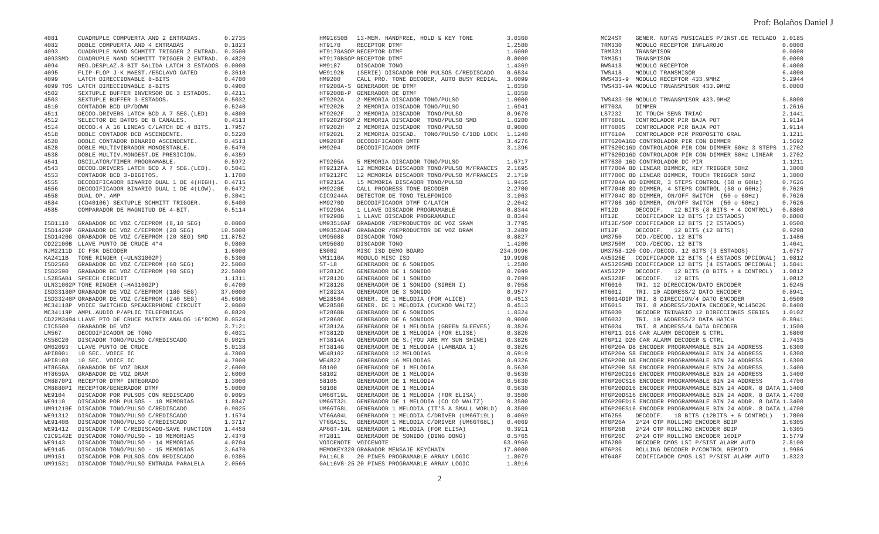Prof: Bolaños Daniel J
| 4081 | CUADRUPLE COMPUERTA AND 2 ENTRADAS. | 0.2735 |
| 4082 | DOBLE COMPUERTA AND 4 ENTRADAS | 0.1823 |
| 4093 | CUADRUPLE NAND SCHMITT TRIGGER 2 ENTRAD. | 0.3500 |
| 4093SMD | CUADRUPLE NAND SCHMITT TRIGGER 2 ENTRAD. | 0.4820 |
| 4094 | REG.DESPLAZ.8-BIT SALIDA LATCH 3 ESTADOS | 0.0000 |
| 4095 | FLIP-FLOP J-K MAEST./ESCLAVO GATED | 0.3610 |
| 4099 | LATCH DIRECCIONABLE 8-BITS | 0.4700 |
| 4099 TOS | LATCH DIRECCIONABLE 8-BITS | 0.4900 |
| 4502 | SEXTUPLE BUFFER INVERSOR DE 3 ESTADOS. | 0.4211 |
| 4503 | SEXTUPLE BUFFER 3-ESTADOS. | 0.5032 |
| 4510 | CONTADOR BCD UP/DOWN | 0.5240 |
| 4511 | DECOD.DRIVERS LATCH BCD A 7 SEG.(LED) | 0.4800 |
| 4512 | SELECTOR DE DATOS DE 8 CANALES. | 0.4513 |
| 4514 | DECOD.4 A 16 LINEAS C/LATCH DE 4 BITS. | 1.7957 |
| 4518 | DOBLE CONTADOR BCD ASCENDENTE. | 0.5220 |
| 4520 | DOBLE CONTADOR BINARIO ASCENDENTE. | 0.4513 |
| 4528 | DOBLE MULTIVIBRADOR MONOESTABLE. | 0.5470 |
| 4538 | DOBLE MULTIV.MONOEST.DE PRESICION. | 0.4359 |
| 4541 | OSCILATOR/TIMER PROGRAMABLE. | 0.5972 |
| 4543 | DECOD.DRIVERS LATCH BCD A 7 SEG.(LCD). | 0.5041 |
| 4553 | CONTADOR BCD 3-DIGITOS. | 1.1700 |
| 4555 | DECODIFICADOR BINARIO DUAL 1 DE 4(HIGH). | 0.4715 |
| 4556 | DECODIFICADOR BINARIO DUAL 1 DE 4(LOW). | 0.6472 |
| 4558 | DUAL OP. AMP | 0.3041 |
| 4584 | (CD40106) SEXTUPLE SCHMITT TRIGGER. | 0.5400 |
| 4585 | COMPARADOR DE MAGNITUD DE 4-BIT. | 0.5114 |
| ISD1110 | GRABADOR DE VOZ C/EEPROM (8,10 SEG) | 0.0000 |
| ISD1420P | GRABADOR DE VOZ C/EEPROM (20 SEG) | 10.5000 |
| ISD1420G | GRABADOR DE VOZ C/EEPROM (20 SEG) SMD | 11.8752 |
| CD22100B | LLAVE PUNTO DE CRUCE 4*4 | 0.9800 |
| NJM2211D | IC FSK DECODER | 1.6000 |
| KA2411B | TONE RINGER (=ULN31002P) | 0.5300 |
| ISD2560 | GRABADOR DE VOZ C/EEPROM (60 SEG) | 22.5000 |
| ISD2590 | GRABADOR DE VOZ C/EEPROM (90 SEG) | 22.5000 |
| LS285AB1 | SPEECH CIRCUIT | 1.1311 |
| ULN31002P | TONE RINGER (=HA31002P) | 0.4700 |
| ISD33180P | GRABADOR DE VOZ C/EEPROM (180 SEG) | 37.0000 |
| ISD33240P | GRABADOR DE VOZ C/EEPROM (240 SEG) | 45.6660 |
| MC34118P | VOICE SWITCHED SPEAKERPHONE CIRCUIT | 2.9000 |
| MC34119P | AMPL.AUDIO P/APLIC TELEFONICAS | 0.8820 |
| CD22M3494 | LLAVE PTO DE CRUCE MATRIX ANALOG 16*8CMO | 8.0524 |
| CIC5500 | GRABADOR DE VOZ | 3.7121 |
| LM567 | DECODIFICADOR DE TONO | 0.4031 |
| KS58C20 | DISCADOR TONO/PULSO C/REDISCADO | 0.9025 |
| GM62093 | LLAVE PUNTO DE CRUCE | 5.0138 |
| API8001 | 10 SEC. VOICE IC | 4.7000 |
| API8108 | 10 SEC. VOICE IC | 4.7000 |
| HT8658A | GRABADOR DE VOZ DRAM | 2.6000 |
| HT8659A | GRABADOR DE VOZ DRAM | 2.6000 |
| CM8870PI | RECEPTOR DTMF INTEGRADO | 1.3000 |
| CM8880PI | RECEPTOR/GENERADOR DTMF | 5.0000 |
| WE9104 | DISCADOR POR PULSOS CON REDISCADO | 0.9095 |
| WE9110 | DISCADOR POR PULSOS - 10 MEMORIAS | 1.8847 |
| UM91210E | DISCADOR TONO/PULSO C/REDISCADO | 0.9025 |
| WE91312 | DISCADOR TONO/PULSO C/REDISCADO | 1.1574 |
| WE9140B | DISCADOR TONO/PULSO C/REDISCADO | 1.3717 |
| WE91412 | DISCADOR T/P C/REDISCADO-SAVE FUNCTION | 1.4458 |
| CIC9142E | DISCADOR TONO/PULSO - 10 MEMORIAS | 2.4378 |
| WE9143 | DISCADOR TONO/PULSO - 14 MEMORIAS | 4.0704 |
| WE9145 | DISCADOR TONO/PULSO - 15 MEMORIAS | 3.6470 |
| UM9151 | DISCADOR POR PULSOS CON REDISCADO | 0.9386 |
| UM91531 | DISCADOR TONO/PULSO ENTRADA PARALELA | 2.0566 |
| HM91650B | 13-MEM. HANDFREE, HOLD & KEY TONE | 3.0360 |
| HT9170 | RECEPTOR DTMF | 1.2500 |
| HT9170ASOP | RECEPTOR DTMF | 1.6000 |
| HT9170BSOP | RECEPTOR DTMF | 0.0000 |
| HM9187 | DISCADOR TONO | 1.4369 |
| WE9192B | (SERIE) DISCADOR POR PULSOS C/REDISCADO | 0.6534 |
| HM9200 | CALL PRO. TONE DECODER, AUTO BUSY REDIAL | 3.6099 |
| HT9200A-S | GENERADOR DE DTMF | 1.0350 |
| HT9200B-P | GENERADOR DE DTMF | 1.0350 |
| HT9202A | 2-MEMORIA DISCADOR TONO/PULSO | 1.0000 |
| HT9202B | 2 MEMORIA DISCADOR TONO/PULSO | 1.6941 |
| HT9202F | 2 MEMORIA DISCADOR TONO/PULSO | 0.9670 |
| HT9202FSOP | 2 MEMORIA DISCADOR TONO/PULSO SMD | 1.0200 |
| HT9202H | 2 MEMORIA DISCADOR TONO/PULSO | 0.9000 |
| HT9202L | 2 MEMORIA DISCAD. TONO/PULSO C/IDD LOCK | 1.1240 |
| UM9203F | DECODIFICADOR DMTF | 3.4276 |
| HM9204 | DECODIFICADOR DMTF | 3.1396 |
| HT9205A | 5 MEMORIA DISCADOR TONO/PULSO | 1.6717 |
| HT9212FA | 12 MEMORIA DISCADOR TONO/PULSO M/FRANCES | 2.1695 |
| HT9212FC | 12 MEMORIA DISCADOR TONO/PULSO M/FRANCES | 2.1719 |
| HT9215A | 15 MEMORIA DISCADOR TONO/PULSO | 1.9455 |
| HM9220E | CALL PROGRESS TONE DECODER | 2.2700 |
| CIC9244A | DETECTOR DE TONO TELEFONICO | 3.1063 |
| HM9270D | DECODIFICADOR DTMF C/LATCH | 2.2042 |
| HT9290A | 1 LLAVE DISCADOR PROGRAMABLE | 0.8344 |
| HT9290B | 1 LLAVE DISCADOR PROGRAMABLE | 0.8344 |
| UM93510AF | GRABADOR /REPRODUCTOR DE VOZ SRAM | 3.7795 |
| UM93520AF | GRABADOR /REPRODUCTOR DE VOZ DRAM | 3.2489 |
| UM95088 | DISCADOR TONO | 0.8827 |
| UM95089 | DISCADOR TONO | 1.4200 |
| ES002 | MISC ISD DEMO BOARD | 234.9996 |
| VM1110A | MODULO MISC ISD | 19.9998 |
| ST-18 | GENERADOR DE 6 SONIDOS | 1.2580 |
| HT2812C | GENERADOR DE 1 SONIDO | 0.7099 |
| HT2812D | GENERADOR DE 1 SONIDO | 0.7099 |
| HT2812G | GENERADOR DE 1 SONIDO (SIREN I) | 0.7058 |
| HT2823A | GENERADOR DE 3 SONIDO | 0.9577 |
| WE28504 | GENER. DE 1 MELODIA (FOR ALICE) | 0.4513 |
| WE28508 | GENER. DE 1 MELODIA (CUCKOO WALTZ) | 0.4513 |
| HT2860B | GENERADOR DE 6 SONIDOS | 1.0324 |
| HT2860C | GENERADOR DE 6 SONIDOS | 0.9000 |
| HT3812A | GENERADOR DE 1 MELODIA (GREEN SLEEVES) | 0.3826 |
| HT3812D | GENERADOR DE 1 MELODIA (FOR ELISE) | 0.3826 |
| HT3814A | GENERADOR DE S.(YOU ARE MY SUN SHINE) | 0.3826 |
| HT3814G | GENERADOR DE 1 MELODIA (LAMBADA 1) | 0.3826 |
| WE48102 | GENERADOR 12 MELODIAS | 0.6919 |
| WE4822 | GENERADOR 16 MELODIAS | 0.9326 |
| 58100 | GENERADOR DE 1 MELODIA | 0.5630 |
| 58102 | GENERADOR DE 1 MELODIA | 0.5630 |
| 58105 | GENERADOR DE 1 MELODIA | 0.5630 |
| 58108 | GENERADOR DE 1 MELODIA | 0.5630 |
| UM66T19L | GENERADOR DE 1 MELODIA (FOR ELISA) | 0.3500 |
| UM66T32L | GENERADOR DE 1 MELODIA (CO CO WALTZ) | 0.3500 |
| UM66T68L | GENERADOR 1 MELODIA (IT'S A SMALL WORLD) | 0.3500 |
| VT66A04L | GENERADOR 1 MELODIA C/DRIVER (UM66T19L) | 0.4069 |
| VT66A15L | GENERADOR 1 MELODIA C/DRIVER (UM66T68L) | 0.4069 |
| AP66T-19L | GENERADOR 1 MELODIA (FOR ELISA) | 0.3911 |
| HT2811 | GENERADOR DE SONIDO (DING DONG) | 0.5765 |
| VOICENOTE | VOICENOTE | 63.9960 |
| MEMOKEY320 | GRABADOR MENSAJE KEYCHAIN | 17.0000 |
| PAL16L8 | 20 PINES PROGRAMABLE ARRAY LOGIC | 1.8079 |
| GAL16V8-25 | 20 PINES PROGRAMABLE ARRAY LOGIC | 1.8916 |
| MC24ST | GENER. NOTAS MUSICALES P/INST.DE TECLADO | 2.0185 |
| TRM330 | MODULO RECEPTOR INFLAROJO | 0.0000 |
| TRM331 | TRANSMISOR | 0.0000 |
| TRM351 | TRANSMISOR | 0.0000 |
| RWS418 | MODULO RECEPTOR | 6.4000 |
| TWS418 | MODULO TRANSMISOR | 6.4000 |
| RWS433-9 | MODULO RECEPTOR 433.9MHZ | 5.2944 |
| TWS433-9A | MODULO TRNANSMISOR 433.9MHZ | 6.0000 |
| TWS433-9B | MODULO TRNANSMISOR 433.9MHZ | 5.8000 |
| HT703A | DIMMER | 1.2616 |
| LS7232 | IC TOUCH SENS TRIAC | 2.1441 |
| HT7606L | CONTROLADOR PIR BAJA POT | 1.9114 |
| HT7606S | CONTROLADOR PIR BAJA POT | 1.9114 |
| HT7610A | CONTROLADOR PIR PROPOSITO GRAL | 1.1211 |
| HT7620A16D CONTROLADOR PIR CON DIMMER | | 1.5692 |
| HT7620C16D CONTROLADOR PIR CON DIMMER 50Hz 3 STEPS | | 1.2702 |
| HT7620D16D CONTROLADOR PIR CON DIMMER 50Hz LINEAR | | 1.2702 |
| HT7630 16D CONTROLADOR DC PIR | | 1.1211 |
| HT7700A 8D LINEAR DIMMER, KEY TRIGGER 50HZ | | 1.3000 |
| HT7700C 8D LINEAR DIMMER, TOUCH TRIGGER 50HZ | | 1.3000 |
| HT7704A 8D DIMMER, 3 STEPS CONTROL (50 o 60Hz) | | 0.7626 |
| HT7704B 8D DIMMER, 4 STEPS CONTROL (50 o 60Hz) | | 0.7626 |
| HT7704C 8D DIMMER, ON/OFF SWITCH (50 o 60Hz) | | 0.7626 |
| HT7706 16D DIMMER, ON/OFF SWITCH (50 o 60Hz) | | 0.7626 |
| HT12D | DECODIF. 12 BITS (8 BITS + 4 CONTROL) | 0.8800 |
| HT12E | CODIFICADOR 12 BITS (2 ESTADOS) | 0.8800 |
| HT12E/SOP | CODIFICADOR 12 BITS (2 ESTADOS) | 1.0500 |
| HT12F | DECODIF. 12 BITS (12 BITS) | 0.9298 |
| UM3750 | COD./DECOD. 12 BITS | 1.1486 |
| UM3750M | COD./DECOD. 12 BITS | 1.4641 |
| UM3758-120 COD./DECOD. 12 BITS (3 ESTADOS) | | 1.0757 |
| AX5326E | CODIFICADOR 12 BITS (4 ESTADOS OPCIONAL) | 1.0812 |
| AX5326SMD | CODIFICADOR 12 BITS (4 ESTADOS OPCIONAL) | 1.5041 |
| AX5327P | DECODIF. 12 BITS (8 BITS + 4 CONTROL) | 1.0812 |
| AX5328F | DECODIF. 12 BITS | 1.0812 |
| HT6010 | TRI. 12 DIRECCION/DATO ENCODER | 1.0245 |
| HT6012 | TRI. 10 ADDRESS/2 DATO ENCODER | 0.8941 |
| HT6014DIP | TRI. 8 DIRECCION/4 DATO ENCODER | 1.0500 |
| HT6015 | TRI. 8 ADDRESS/2DATA ENCODER,MC145026 | 0.8400 |
| HT6030 | DECODER TRINARIO 12 DIRECCIONES SERIES | 1.0102 |
| HT6032 | TRI. 10 ADDRESS/2 DATA HATCH | 0.8941 |
| HT6034 | TRI. 8 ADDRESS/4 DATA DECODER | 1.1500 |
| HT6P11 D16 CAR ALARM DECODER & CTRL | | 1.6800 |
| HT6P12 D20 CAR ALARM DECODER & CTRL | | 2.7435 |
| HT6P20A D8 ENCODER PROGRAMMABLE BIN 24 ADDRESS | | 1.6300 |
| HT6P20A S8 ENCODER PROGRAMMABLE BIN 24 ADDRESS | | 1.6300 |
| HT6P20B D8 ENCODER PROGRAMMABLE BIN 24 ADDRESS | | 1.6300 |
| HT6P20B S8 ENCODER PROGRAMMABLE BIN 24 ADDRESS | | 1.3400 |
| HT6P20CD16 ENCODER PROGRAMMABLE BIN 24 ADDRESS | | 1.3400 |
| HT6P20CS16 ENCODER PROGRAMMABLE BIN 24 ADDRESS | | 1.4700 |
| HT6P20DD16 ENCODER PROGRAMMABLE BIN 24 ADDR. 8 DATA | | 1.3400 |
| HT6P20DS16 ENCODER PROGRAMMABLE BIN 24 ADDR. 8 DATA | | 1.4700 |
| HT6P20ED16 ENCODER PROGRAMMABLE BIN 24 ADDR. 8 DATA | | 1.3400 |
| HT6P20ES16 ENCODER PROGRAMMABLE BIN 24 ADDR. 8 DATA | | 1.4700 |
| HT6256 | DECODIF. 18 BITS (12BITS + 6 CONTROL) | 1.7800 |
| HT6P26A | 2^24 OTP ROLLING ENCODER 8DIP | 1.6305 |
| HT6P26B | 2^24 OTP ROLLING ENCODER 8DIP | 1.6305 |
| HT6P26C | 2^24 OTP ROLLING ENCODER 16DIP | 1.5779 |
| HT6280 | DECODER CMOS LSI P/SIST ALARM AUTO | 2.8100 |
| HT6P36 | ROLLING DECODER P/CONTROL REMOTO | 1.9986 |
| HT640F | CODIFICADOR CMOS LSI P/SIST ALARM AUTO | 1.8323 |
2